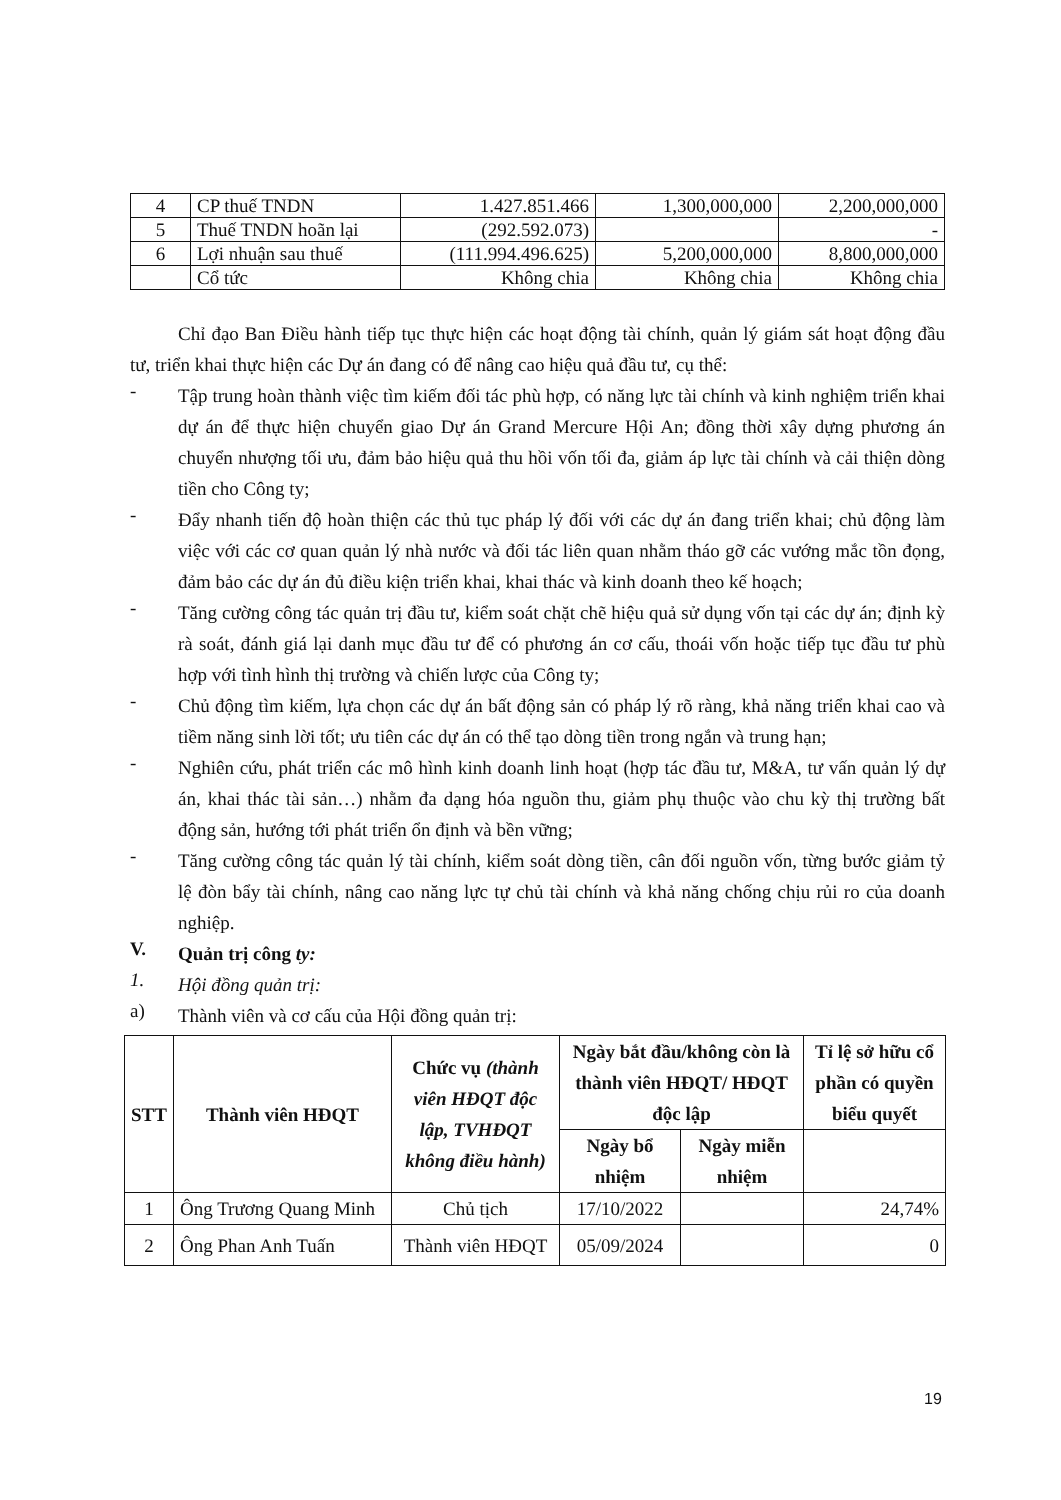| 4 | CP thuế TNDN | 1.427.851.466 | 1,300,000,000 | 2,200,000,000 |
| 5 | Thuế TNDN hoãn lại | (292.592.073) | | - |
| 6 | Lợi nhuận sau thuế | (111.994.496.625) | 5,200,000,000 | 8,800,000,000 |
| | Cổ tức | Không chia | Không chia | Không chia |
Chỉ đạo Ban Điều hành tiếp tục thực hiện các hoạt động tài chính, quản lý giám sát hoạt động đầu tư, triển khai thực hiện các Dự án đang có để nâng cao hiệu quả đầu tư, cụ thể:
-
Tập trung hoàn thành việc tìm kiếm đối tác phù hợp, có năng lực tài chính và kinh nghiệm triển khai dự án để thực hiện chuyển giao Dự án Grand Mercure Hội An; đồng thời xây dựng phương án chuyển nhượng tối ưu, đảm bảo hiệu quả thu hồi vốn tối đa, giảm áp lực tài chính và cải thiện dòng tiền cho Công ty;
-
Đẩy nhanh tiến độ hoàn thiện các thủ tục pháp lý đối với các dự án đang triển khai; chủ động làm việc với các cơ quan quản lý nhà nước và đối tác liên quan nhằm tháo gỡ các vướng mắc tồn đọng, đảm bảo các dự án đủ điều kiện triển khai, khai thác và kinh doanh theo kế hoạch;
-
Tăng cường công tác quản trị đầu tư, kiểm soát chặt chẽ hiệu quả sử dụng vốn tại các dự án; định kỳ rà soát, đánh giá lại danh mục đầu tư để có phương án cơ cấu, thoái vốn hoặc tiếp tục đầu tư phù hợp với tình hình thị trường và chiến lược của Công ty;
-
Chủ động tìm kiếm, lựa chọn các dự án bất động sản có pháp lý rõ ràng, khả năng triển khai cao và tiềm năng sinh lời tốt; ưu tiên các dự án có thể tạo dòng tiền trong ngắn và trung hạn;
-
Nghiên cứu, phát triển các mô hình kinh doanh linh hoạt (hợp tác đầu tư, M&A, tư vấn quản lý dự án, khai thác tài sản…) nhằm đa dạng hóa nguồn thu, giảm phụ thuộc vào chu kỳ thị trường bất động sản, hướng tới phát triển ổn định và bền vững;
-
Tăng cường công tác quản lý tài chính, kiểm soát dòng tiền, cân đối nguồn vốn, từng bước giảm tỷ lệ đòn bẩy tài chính, nâng cao năng lực tự chủ tài chính và khả năng chống chịu rủi ro của doanh nghiệp.
V.
Quản trị công ty:
1.
Hội đồng quản trị:
a)
Thành viên và cơ cấu của Hội đồng quản trị:
| STT | Thành viên HĐQT | Chức vụ (thành viên HĐQT độc lập, TVHĐQT không điều hành) | Ngày bắt đầu/không còn là thành viên HĐQT/ HĐQT độc lập | | Tỉ lệ sở hữu cổ phần có quyền biểu quyết |
| --- | --- | --- | --- | --- | --- |
| | | | Ngày bổ nhiệm | Ngày miễn nhiệm | |
| 1 | Ông Trương Quang Minh | Chủ tịch | 17/10/2022 | | 24,74% |
| 2 | Ông Phan Anh Tuấn | Thành viên HĐQT | 05/09/2024 | | 0 |
19